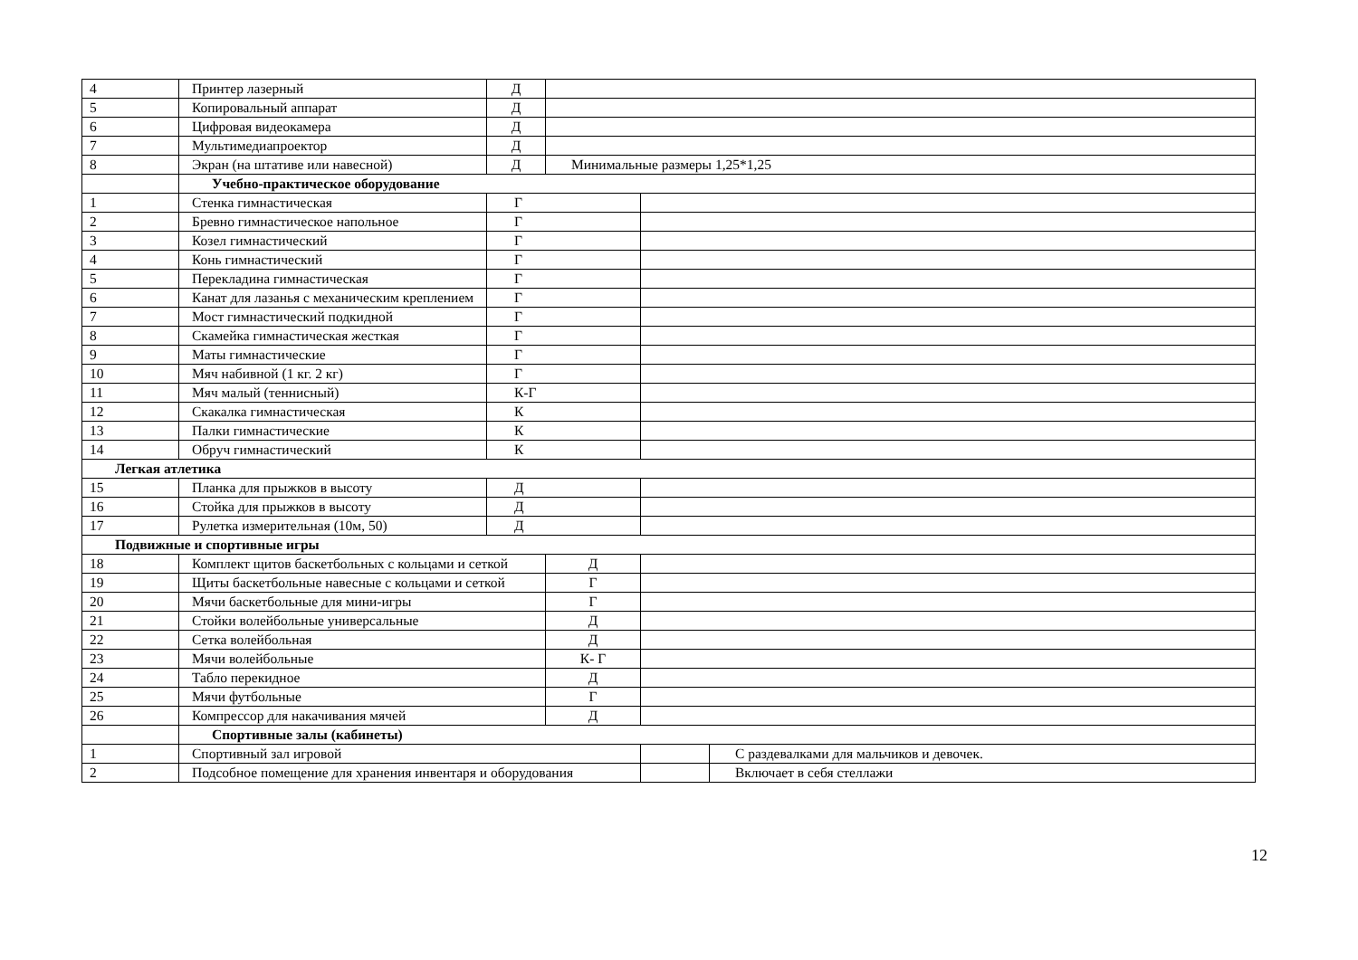| 4 | Принтер лазерный | Д | | | |
| 5 | Копировальный аппарат | Д | | | |
| 6 | Цифровая видеокамера | Д | | | |
| 7 | Мультимедиапроектор | Д | | | |
| 8 | Экран (на штативе или навесной) | Д | Минимальные размеры 1,25*1,25 | | |
| | Учебно-практическое оборудование | | | | |
| 1 | Стенка гимнастическая | Г | | | |
| 2 | Бревно гимнастическое напольное | Г | | | |
| 3 | Козел гимнастический | Г | | | |
| 4 | Конь гимнастический | Г | | | |
| 5 | Перекладина гимнастическая | Г | | | |
| 6 | Канат для лазанья с механическим креплением | Г | | | |
| 7 | Мост гимнастический подкидной | Г | | | |
| 8 | Скамейка гимнастическая жесткая | Г | | | |
| 9 | Маты гимнастические | Г | | | |
| 10 | Мяч набивной (1 кг. 2 кг) | Г | | | |
| 11 | Мяч малый (теннисный) | К-Г | | | |
| 12 | Скакалка гимнастическая | К | | | |
| 13 | Палки гимнастические | К | | | |
| 14 | Обруч гимнастический | К | | | |
| Легкая атлетика | | | | | |
| 15 | Планка для прыжков в высоту | Д | | | |
| 16 | Стойка для прыжков в высоту | Д | | | |
| 17 | Рулетка измерительная (10м, 50) | Д | | | |
| Подвижные и спортивные игры | | | | | |
| 18 | Комплект щитов баскетбольных с кольцами и сеткой | | Д | | |
| 19 | Щиты баскетбольные навесные с кольцами и сеткой | | Г | | |
| 20 | Мячи баскетбольные для мини-игры | | Г | | |
| 21 | Стойки волейбольные универсальные | | Д | | |
| 22 | Сетка волейбольная | | Д | | |
| 23 | Мячи волейбольные | | К- Г | | |
| 24 | Табло перекидное | | Д | | |
| 25 | Мячи футбольные | | Г | | |
| 26 | Компрессор для накачивания мячей | | Д | | |
| | Спортивные залы (кабинеты) | | | | |
| 1 | Спортивный зал игровой | | | | С раздевалками для мальчиков и девочек. |
| 2 | Подсобное помещение для хранения инвентаря и оборудования | | | | Включает в себя стеллажи |
12